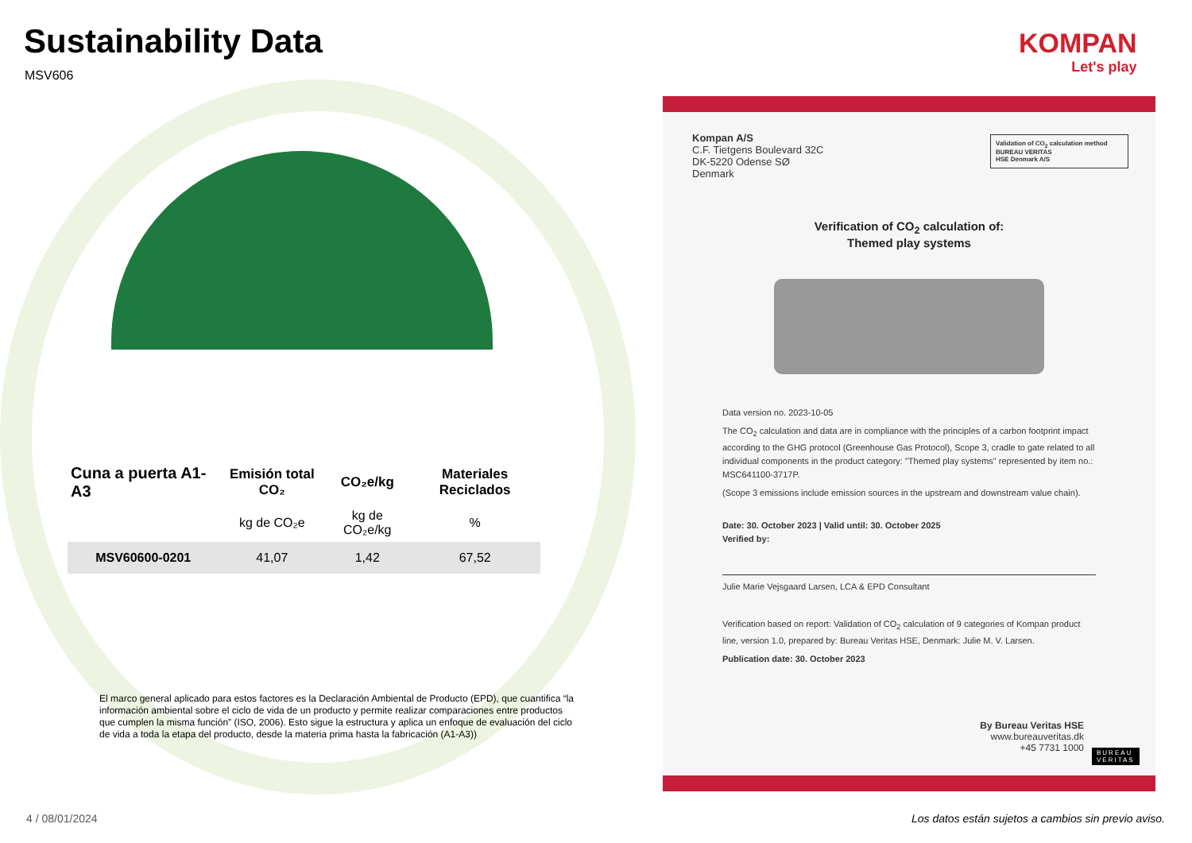Sustainability Data
MSV606
KOMPAN
Let's play
| Cuna a puerta A1-A3 | Emisión total CO₂ | CO₂e/kg | Materiales Reciclados |
| --- | --- | --- | --- |
| | kg de CO₂e | kg de CO₂e/kg | % |
| MSV60600-0201 | 41,07 | 1,42 | 67,52 |
El marco general aplicado para estos factores es la Declaración Ambiental de Producto (EPD), que cuantifica “la información ambiental sobre el ciclo de vida de un producto y permite realizar comparaciones entre productos que cumplen la misma función” (ISO, 2006). Esto sigue la estructura y aplica un enfoque de evaluación del ciclo de vida a toda la etapa del producto, desde la materia prima hasta la fabricación (A1-A3))
4 / 08/01/2024
Los datos están sujetos a cambios sin previo aviso.
Kompan A/S
C.F. Tietgens Boulevard 32C
DK-5220 Odense SØ
Denmark
Validation of CO<sub>2</sub> calculation method
BUREAU VERITAS
HSE Denmark A/S
Verification of CO<sub>2</sub> calculation of:
Themed play systems
Data version no. 2023-10-05
The CO<sub>2</sub> calculation and data are in compliance with the principles of a carbon footprint impact according to the GHG protocol (Greenhouse Gas Protocol), Scope 3, cradle to gate related to all individual components in the product category: "Themed play systems" represented by item no.: MSC641100-3717P.
(Scope 3 emissions include emission sources in the upstream and downstream value chain).
Date: 30. October 2023 | Valid until: 30. October 2025
Verified by:
Julie Marie Vejsgaard Larsen, LCA & EPD Consultant
Verification based on report: Validation of CO<sub>2</sub> calculation of 9 categories of Kompan product line, version 1.0, prepared by: Bureau Veritas HSE, Denmark: Julie M. V. Larsen.
Publication date: 30. October 2023
By Bureau Veritas HSE
www.bureauveritas.dk
+45 7731 1000
BUREAU
VERITAS